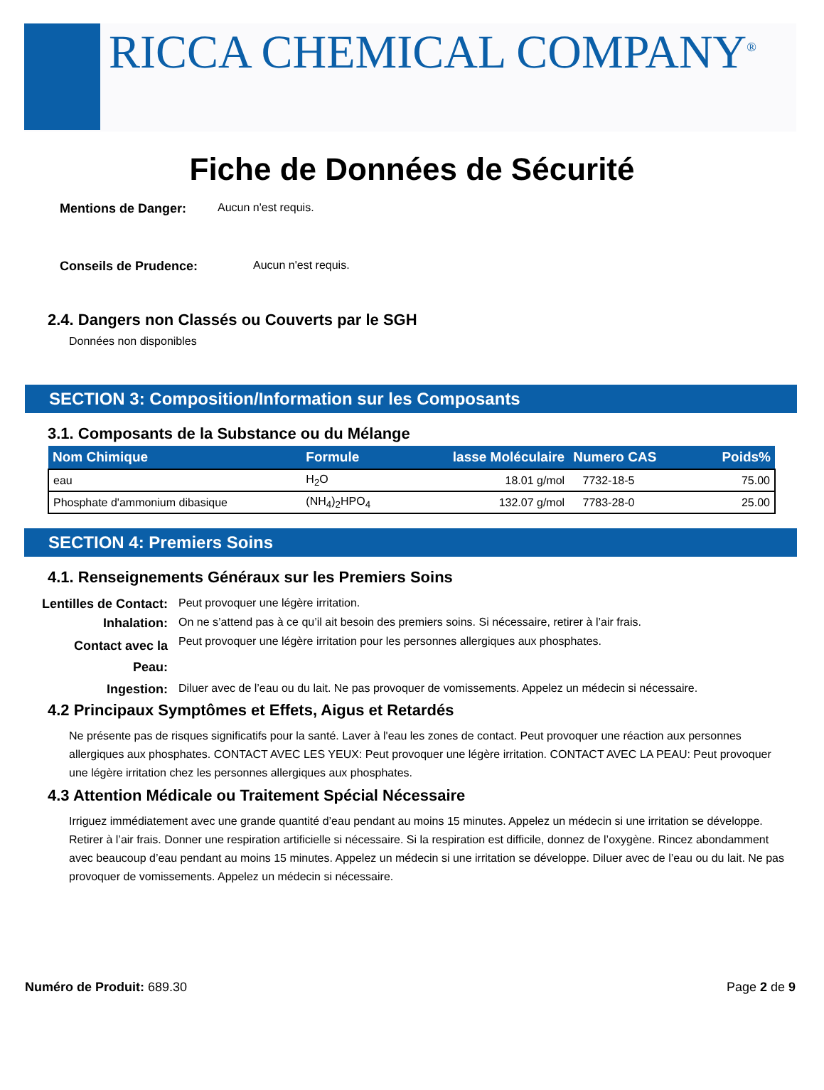RICCA CHEMICAL COMPANY<sup>®</sup>
Fiche de Données de Sécurité
Mentions de Danger: Aucun n'est requis.
Conseils de Prudence: Aucun n'est requis.
2.4. Dangers non Classés ou Couverts par le SGH
Données non disponibles
SECTION 3: Composition/Information sur les Composants
3.1. Composants de la Substance ou du Mélange
| Nom Chimique | Formule | lasse Moléculaire | Numero CAS | Poids% |
| --- | --- | --- | --- | --- |
| eau | H<sub>2</sub>O | 18.01 g/mol | 7732-18-5 | 75.00 |
| Phosphate d'ammonium dibasique | (NH<sub>4</sub>)<sub>2</sub>HPO<sub>4</sub> | 132.07 g/mol | 7783-28-0 | 25.00 |
SECTION 4: Premiers Soins
4.1. Renseignements Généraux sur les Premiers Soins
Lentilles de Contact: Peut provoquer une légère irritation.
Inhalation: On ne s’attend pas à ce qu’il ait besoin des premiers soins. Si nécessaire, retirer à l’air frais.
Contact avec la
Peau: Peut provoquer une légère irritation pour les personnes allergiques aux phosphates.
Ingestion: Diluer avec de l’eau ou du lait. Ne pas provoquer de vomissements. Appelez un médecin si nécessaire.
4.2 Principaux Symptômes et Effets, Aigus et Retardés
Ne présente pas de risques significatifs pour la santé. Laver à l'eau les zones de contact. Peut provoquer une réaction aux personnes allergiques aux phosphates. CONTACT AVEC LES YEUX: Peut provoquer une légère irritation. CONTACT AVEC LA PEAU: Peut provoquer une légère irritation chez les personnes allergiques aux phosphates.
4.3 Attention Médicale ou Traitement Spécial Nécessaire
Irriguez immédiatement avec une grande quantité d’eau pendant au moins 15 minutes. Appelez un médecin si une irritation se développe. Retirer à l’air frais. Donner une respiration artificielle si nécessaire. Si la respiration est difficile, donnez de l’oxygène. Rincez abondamment avec beaucoup d’eau pendant au moins 15 minutes. Appelez un médecin si une irritation se développe. Diluer avec de l’eau ou du lait. Ne pas provoquer de vomissements. Appelez un médecin si nécessaire.
Numéro de Produit: 689.30 Page 2 de 9